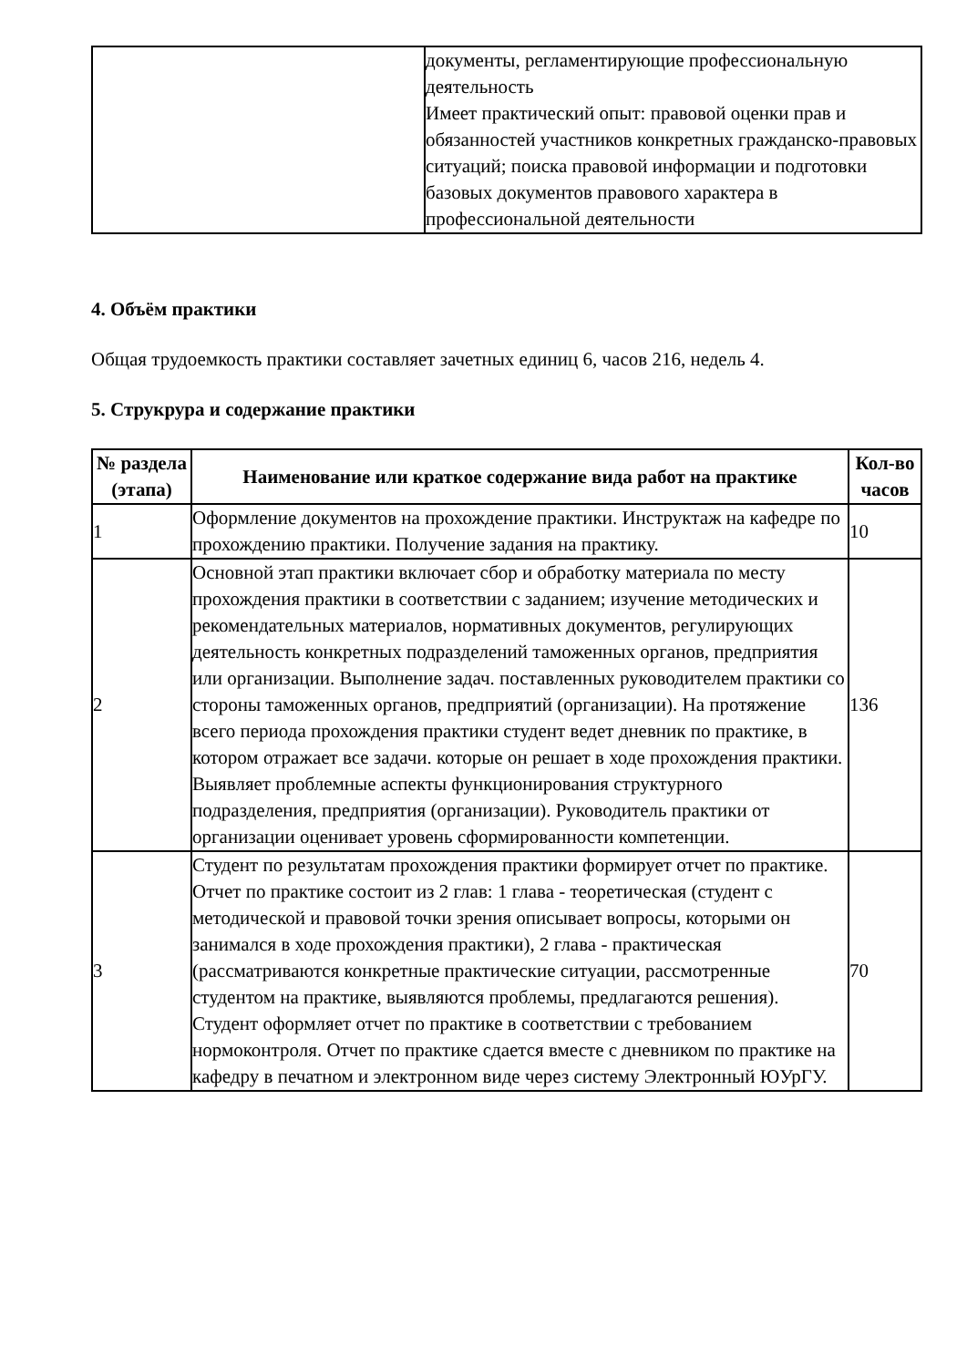| | документы, регламентирующие профессиональную деятельность Имеет практический опыт: правовой оценки прав и обязанностей участников конкретных гражданско-правовых ситуаций; поиска правовой информации и подготовки базовых документов правового характера в профессиональной деятельности |
4. Объём практики
Общая трудоемкость практики составляет зачетных единиц 6, часов 216, недель 4.
5. Струкрура и содержание практики
| № раздела (этапа) | Наименование или краткое содержание вида работ на практике | Кол-во часов |
| --- | --- | --- |
| 1 | Оформление документов на прохождение практики. Инструктаж на кафедре по прохождению практики. Получение задания на практику. | 10 |
| 2 | Основной этап практики включает сбор и обработку материала по месту прохождения практики в соответствии с заданием; изучение методических и рекомендательных материалов, нормативных документов, регулирующих деятельность конкретных подразделений таможенных органов, предприятия или организации. Выполнение задач. поставленных руководителем практики со стороны таможенных органов, предприятий (организации). На протяжение всего периода прохождения практики студент ведет дневник по практике, в котором отражает все задачи. которые он решает в ходе прохождения практики. Выявляет проблемные аспекты функционирования структурного подразделения, предприятия (организации). Руководитель практики от организации оценивает уровень сформированности компетенции. | 136 |
| 3 | Студент по результатам прохождения практики формирует отчет по практике. Отчет по практике состоит из 2 глав: 1 глава - теоретическая (студент с методической и правовой точки зрения описывает вопросы, которыми он занимался в ходе прохождения практики), 2 глава - практическая (рассматриваются конкретные практические ситуации, рассмотренные студентом на практике, выявляются проблемы, предлагаются решения). Студент оформляет отчет по практике в соответствии с требованием нормоконтроля. Отчет по практике сдается вместе с дневником по практике на кафедру в печатном и электронном виде через систему Электронный ЮУрГУ. | 70 |